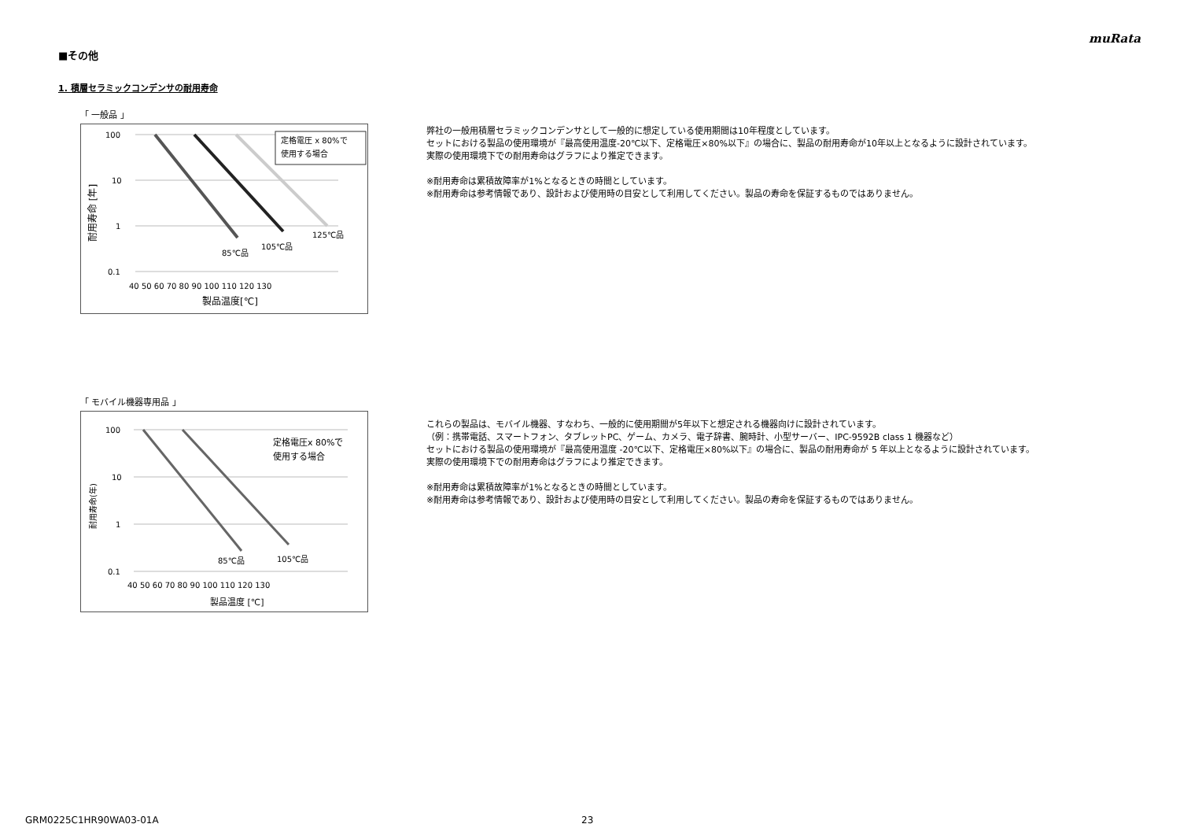muRata
■その他
1. 積層セラミックコンデンサの耐用寿命
「 一般品 」
定格電圧 x 80%で
使用する場合
100
10
1
0.1
85℃品
105℃品
125℃品
40 50 60 70 80 90 100 110 120 130
製品温度[℃]
耐用寿命 [年]
弊社の一般用積層セラミックコンデンサとして一般的に想定している使用期間は10年程度としています。
セットにおける製品の使用環境が『最高使用温度-20℃以下、定格電圧×80%以下』の場合に、製品の耐用寿命が10年以上となるように設計されています。
実際の使用環境下での耐用寿命はグラフにより推定できます。
※耐用寿命は累積故障率が1%となるときの時間としています。
※耐用寿命は参考情報であり、設計および使用時の目安として利用してください。製品の寿命を保証するものではありません。
「 モバイル機器専用品 」
定格電圧x 80%で
使用する場合
100
10
1
0.1
85℃品
105℃品
40 50 60 70 80 90 100 110 120 130
製品温度 [℃]
耐用寿命(年)
これらの製品は、モバイル機器、すなわち、一般的に使用期間が5年以下と想定される機器向けに設計されています。
（例：携帯電話、スマートフォン、タブレットPC、ゲーム、カメラ、電子辞書、腕時計、小型サーバー、IPC-9592B class 1 機器など）
セットにおける製品の使用環境が『最高使用温度 -20℃以下、定格電圧×80%以下』の場合に、製品の耐用寿命が 5 年以上となるように設計されています。
実際の使用環境下での耐用寿命はグラフにより推定できます。
※耐用寿命は累積故障率が1%となるときの時間としています。
※耐用寿命は参考情報であり、設計および使用時の目安として利用してください。製品の寿命を保証するものではありません。
GRM0225C1HR90WA03-01A 23